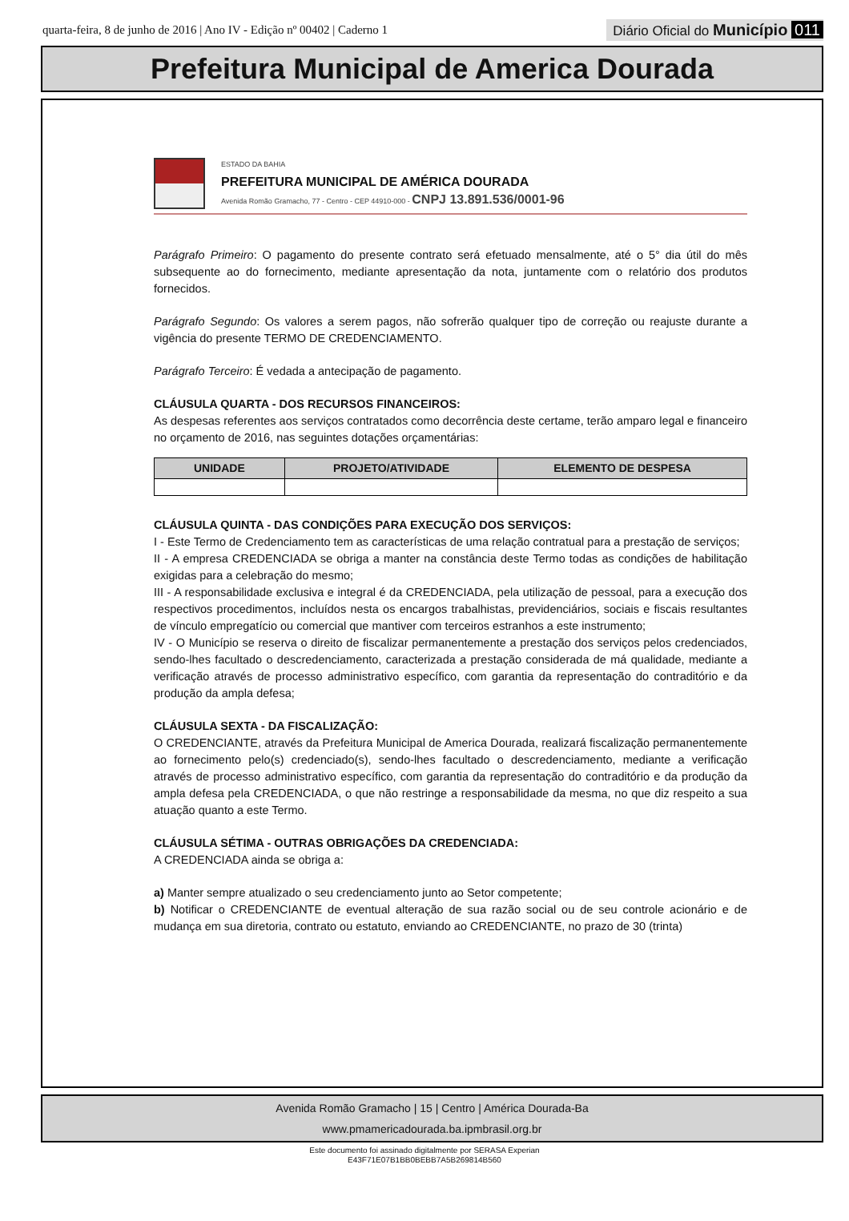quarta-feira, 8 de junho de 2016 | Ano IV - Edição nº 00402 | Caderno 1
Diário Oficial do Município 011
Prefeitura Municipal de America Dourada
ESTADO DA BAHIA
PREFEITURA MUNICIPAL DE AMÉRICA DOURADA
Avenida Romão Gramacho, 77 - Centro - CEP 44910-000 - CNPJ 13.891.536/0001-96
Parágrafo Primeiro: O pagamento do presente contrato será efetuado mensalmente, até o 5° dia útil do mês subsequente ao do fornecimento, mediante apresentação da nota, juntamente com o relatório dos produtos fornecidos.
Parágrafo Segundo: Os valores a serem pagos, não sofrerão qualquer tipo de correção ou reajuste durante a vigência do presente TERMO DE CREDENCIAMENTO.
Parágrafo Terceiro: É vedada a antecipação de pagamento.
CLÁUSULA QUARTA - DOS RECURSOS FINANCEIROS:
As despesas referentes aos serviços contratados como decorrência deste certame, terão amparo legal e financeiro no orçamento de 2016, nas seguintes dotações orçamentárias:
| UNIDADE | PROJETO/ATIVIDADE | ELEMENTO DE DESPESA |
| --- | --- | --- |
CLÁUSULA QUINTA - DAS CONDIÇÕES PARA EXECUÇÃO DOS SERVIÇOS:
I - Este Termo de Credenciamento tem as características de uma relação contratual para a prestação de serviços;
II - A empresa CREDENCIADA se obriga a manter na constância deste Termo todas as condições de habilitação exigidas para a celebração do mesmo;
III - A responsabilidade exclusiva e integral é da CREDENCIADA, pela utilização de pessoal, para a execução dos respectivos procedimentos, incluídos nesta os encargos trabalhistas, previdenciários, sociais e fiscais resultantes de vínculo empregatício ou comercial que mantiver com terceiros estranhos a este instrumento;
IV - O Município se reserva o direito de fiscalizar permanentemente a prestação dos serviços pelos credenciados, sendo-lhes facultado o descredenciamento, caracterizada a prestação considerada de má qualidade, mediante a verificação através de processo administrativo específico, com garantia da representação do contraditório e da produção da ampla defesa;
CLÁUSULA SEXTA - DA FISCALIZAÇÃO:
O CREDENCIANTE, através da Prefeitura Municipal de America Dourada, realizará fiscalização permanentemente ao fornecimento pelo(s) credenciado(s), sendo-lhes facultado o descredenciamento, mediante a verificação através de processo administrativo específico, com garantia da representação do contraditório e da produção da ampla defesa pela CREDENCIADA, o que não restringe a responsabilidade da mesma, no que diz respeito a sua atuação quanto a este Termo.
CLÁUSULA SÉTIMA - OUTRAS OBRIGAÇÕES DA CREDENCIADA:
A CREDENCIADA ainda se obriga a:
a) Manter sempre atualizado o seu credenciamento junto ao Setor competente;
b) Notificar o CREDENCIANTE de eventual alteração de sua razão social ou de seu controle acionário e de mudança em sua diretoria, contrato ou estatuto, enviando ao CREDENCIANTE, no prazo de 30 (trinta)
Avenida Romão Gramacho | 15 | Centro | América Dourada-Ba
www.pmamericadourada.ba.ipmbrasil.org.br
Este documento foi assinado digitalmente por SERASA Experian
E43F71E07B1BB0BEBB7A5B269814B560